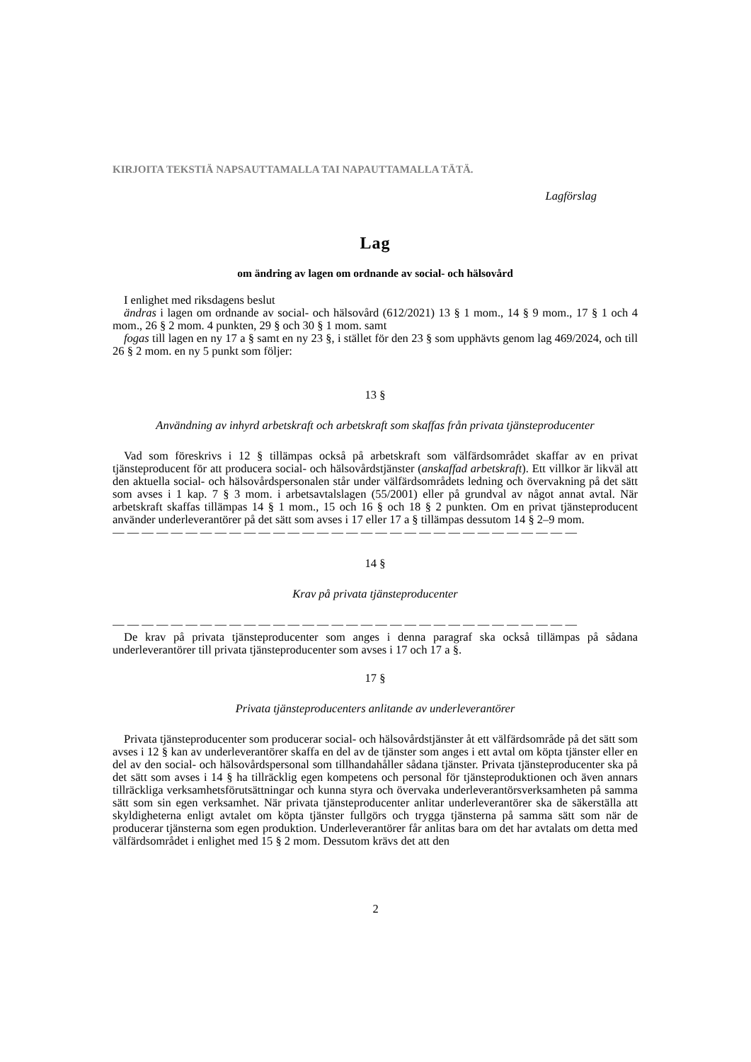KIRJOITA TEKSTIÄ NAPSAUTTAMALLA TAI NAPAUTTAMALLA TÄTÄ.
Lagförslag
Lag
om ändring av lagen om ordnande av social- och hälsovård
I enlighet med riksdagens beslut
ändras i lagen om ordnande av social- och hälsovård (612/2021) 13 § 1 mom., 14 § 9 mom., 17 § 1 och 4 mom., 26 § 2 mom. 4 punkten, 29 § och 30 § 1 mom. samt
fogas till lagen en ny 17 a § samt en ny 23 §, i stället för den 23 § som upphävts genom lag 469/2024, och till 26 § 2 mom. en ny 5 punkt som följer:
13 §
Användning av inhyrd arbetskraft och arbetskraft som skaffas från privata tjänsteproducenter
Vad som föreskrivs i 12 § tillämpas också på arbetskraft som välfärdsområdet skaffar av en privat tjänsteproducent för att producera social- och hälsovårdstjänster (anskaffad arbetskraft). Ett villkor är likväl att den aktuella social- och hälsovårdspersonalen står under välfärdsområdets ledning och övervakning på det sätt som avses i 1 kap. 7 § 3 mom. i arbetsavtalslagen (55/2001) eller på grundval av något annat avtal. När arbetskraft skaffas tillämpas 14 § 1 mom., 15 och 16 § och 18 § 2 punkten. Om en privat tjänsteproducent använder underleverantörer på det sätt som avses i 17 eller 17 a § tillämpas dessutom 14 § 2–9 mom.
— — — — — — — — — — — — — — — — — — — — — — — — — — — — — — — —
14 §
Krav på privata tjänsteproducenter
— — — — — — — — — — — — — — — — — — — — — — — — — — — — — — — —
De krav på privata tjänsteproducenter som anges i denna paragraf ska också tillämpas på sådana underleverantörer till privata tjänsteproducenter som avses i 17 och 17 a §.
17 §
Privata tjänsteproducenters anlitande av underleverantörer
Privata tjänsteproducenter som producerar social- och hälsovårdstjänster åt ett välfärdsområde på det sätt som avses i 12 § kan av underleverantörer skaffa en del av de tjänster som anges i ett avtal om köpta tjänster eller en del av den social- och hälsovårdspersonal som tillhandahåller sådana tjänster. Privata tjänsteproducenter ska på det sätt som avses i 14 § ha tillräcklig egen kompetens och personal för tjänsteproduktionen och även annars tillräckliga verksamhetsförutsättningar och kunna styra och övervaka underleverantörsverksamheten på samma sätt som sin egen verksamhet. När privata tjänsteproducenter anlitar underleverantörer ska de säkerställa att skyldigheterna enligt avtalet om köpta tjänster fullgörs och trygga tjänsterna på samma sätt som när de producerar tjänsterna som egen produktion. Underleverantörer får anlitas bara om det har avtalats om detta med välfärdsområdet i enlighet med 15 § 2 mom. Dessutom krävs det att den
2